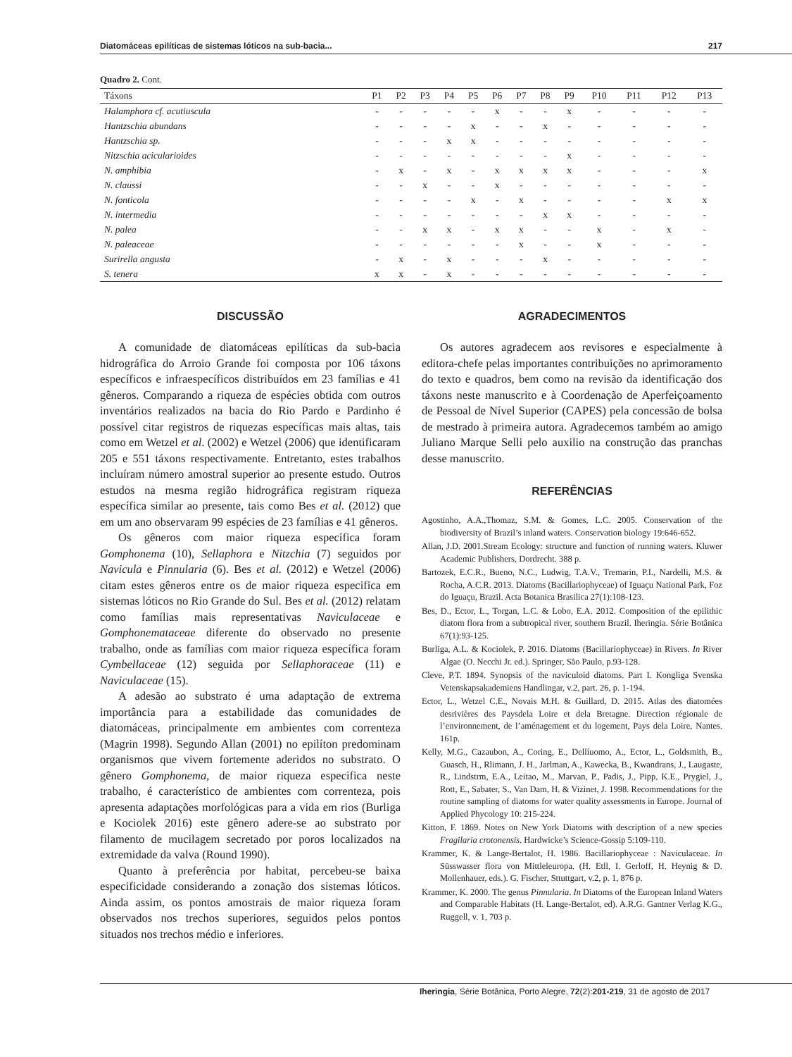Diatomáceas epilíticas de sistemas lóticos na sub-bacia... 217
Quadro 2. Cont.
| Táxons | P1 | P2 | P3 | P4 | P5 | P6 | P7 | P8 | P9 | P10 | P11 | P12 | P13 |
| --- | --- | --- | --- | --- | --- | --- | --- | --- | --- | --- | --- | --- | --- |
| Halamphora cf. acutiuscula | - | - | - | - | - | x | - | - | x | - | - | - | - |
| Hantzschia abundans | - | - | - | - | x | - | - | x | - | - | - | - | - |
| Hantzschia sp. | - | - | - | x | x | - | - | - | - | - | - | - | - |
| Nitzschia acicularioides | - | - | - | - | - | - | - | - | x | - | - | - | - |
| N. amphibia | - | x | - | x | - | x | x | x | x | - | - | - | x |
| N. claussi | - | - | x | - | - | x | - | - | - | - | - | - | - |
| N. fonticola | - | - | - | - | x | - | x | - | - | - | - | x | x |
| N. intermedia | - | - | - | - | - | - | - | x | x | - | - | - | - |
| N. palea | - | - | x | x | - | x | x | - | - | x | - | x | - |
| N. paleaceae | - | - | - | - | - | - | x | - | - | x | - | - | - |
| Surirella angusta | - | x | - | x | - | - | - | x | - | - | - | - | - |
| S. tenera | x | x | - | x | - | - | - | - | - | - | - | - | - |
DISCUSSÃO
A comunidade de diatomáceas epilíticas da sub-bacia hidrográfica do Arroio Grande foi composta por 106 táxons específicos e infraespecíficos distribuídos em 23 famílias e 41 gêneros. Comparando a riqueza de espécies obtida com outros inventários realizados na bacia do Rio Pardo e Pardinho é possível citar registros de riquezas específicas mais altas, tais como em Wetzel et al. (2002) e Wetzel (2006) que identificaram 205 e 551 táxons respectivamente. Entretanto, estes trabalhos incluíram número amostral superior ao presente estudo. Outros estudos na mesma região hidrográfica registram riqueza específica similar ao presente, tais como Bes et al. (2012) que em um ano observaram 99 espécies de 23 famílias e 41 gêneros.
Os gêneros com maior riqueza específica foram Gomphonema (10), Sellaphora e Nitzchia (7) seguidos por Navicula e Pinnularia (6). Bes et al. (2012) e Wetzel (2006) citam estes gêneros entre os de maior riqueza especifica em sistemas lóticos no Rio Grande do Sul. Bes et al. (2012) relatam como famílias mais representativas Naviculaceae e Gomphonemataceae diferente do observado no presente trabalho, onde as famílias com maior riqueza específica foram Cymbellaceae (12) seguida por Sellaphoraceae (11) e Naviculaceae (15).
A adesão ao substrato é uma adaptação de extrema importância para a estabilidade das comunidades de diatomáceas, principalmente em ambientes com correnteza (Magrin 1998). Segundo Allan (2001) no epilíton predominam organismos que vivem fortemente aderidos no substrato. O gênero Gomphonema, de maior riqueza especifica neste trabalho, é característico de ambientes com correnteza, pois apresenta adaptações morfológicas para a vida em rios (Burliga e Kociolek 2016) este gênero adere-se ao substrato por filamento de mucilagem secretado por poros localizados na extremidade da valva (Round 1990).
Quanto à preferência por habitat, percebeu-se baixa especificidade considerando a zonação dos sistemas lóticos. Ainda assim, os pontos amostrais de maior riqueza foram observados nos trechos superiores, seguidos pelos pontos situados nos trechos médio e inferiores.
AGRADECIMENTOS
Os autores agradecem aos revisores e especialmente à editora-chefe pelas importantes contribuições no aprimoramento do texto e quadros, bem como na revisão da identificação dos táxons neste manuscrito e à Coordenação de Aperfeiçoamento de Pessoal de Nível Superior (CAPES) pela concessão de bolsa de mestrado à primeira autora. Agradecemos também ao amigo Juliano Marque Selli pelo auxilio na construção das pranchas desse manuscrito.
REFERÊNCIAS
Agostinho, A.A.,Thomaz, S.M. & Gomes, L.C. 2005. Conservation of the biodiversity of Brazil’s inland waters. Conservation biology 19:646-652.
Allan, J.D. 2001.Stream Ecology: structure and function of running waters. Kluwer Academic Publishers, Dordrecht. 388 p.
Bartozek, E.C.R., Bueno, N.C., Ludwig, T.A.V., Tremarin, P.I., Nardelli, M.S. & Rocha, A.C.R. 2013. Diatoms (Bacillariophyceae) of Iguaçu National Park, Foz do Iguaçu, Brazil. Acta Botanica Brasilica 27(1):108-123.
Bes, D., Ector, L., Torgan, L.C. & Lobo, E.A. 2012. Composition of the epilithic diatom flora from a subtropical river, southern Brazil. Iheringia. Série Botânica 67(1):93-125.
Burliga, A.L. & Kociolek, P. 2016. Diatoms (Bacillariophyceae) in Rivers. In River Algae (O. Necchi Jr. ed.). Springer, São Paulo, p.93-128.
Cleve, P.T. 1894. Synopsis of the naviculoid diatoms. Part I. Kongliga Svenska Vetenskapsakademiens Handlingar, v.2, part. 26, p. 1-194.
Ector, L., Wetzel C.E., Novais M.H. & Guillard, D. 2015. Atlas des diatomées desrivières des Paysdela Loire et dela Bretagne. Direction régionale de l’environnement, de l’aménagement et du logement, Pays dela Loire, Nantes. 161p.
Kelly, M.G., Cazaubon, A., Coring, E., Dellíuomo, A., Ector, L., Goldsmith, B., Guasch, H., Rlimann, J. H., Jarlman, A., Kawecka, B., Kwandrans, J., Laugaste, R., Lindstrm, E.A., Leitao, M., Marvan, P., Padis, J., Pipp, K.E., Prygiel, J., Rott, E., Sabater, S., Van Dam, H. & Vizinet, J. 1998. Recommendations for the routine sampling of diatoms for water quality assessments in Europe. Journal of Applied Phycology 10: 215-224.
Kitton, F. 1869. Notes on New York Diatoms with description of a new species Fragilaria crotonensis. Hardwicke’s Science-Gossip 5:109-110.
Krammer, K. & Lange-Bertalot, H. 1986. Bacillariophyceae : Naviculaceae. In Süsswasser flora von Mittleleuropa. (H. Etll, I. Gerloff, H. Heynig & D. Mollenhauer, eds.). G. Fischer, Sttuttgart, v.2, p. 1, 876 p.
Krammer, K. 2000. The genus Pinnularia. In Diatoms of the European Inland Waters and Comparable Habitats (H. Lange-Bertalot, ed). A.R.G. Gantner Verlag K.G., Ruggell, v. 1, 703 p.
Iheringia, Série Botânica, Porto Alegre, 72(2):201-219, 31 de agosto de 2017